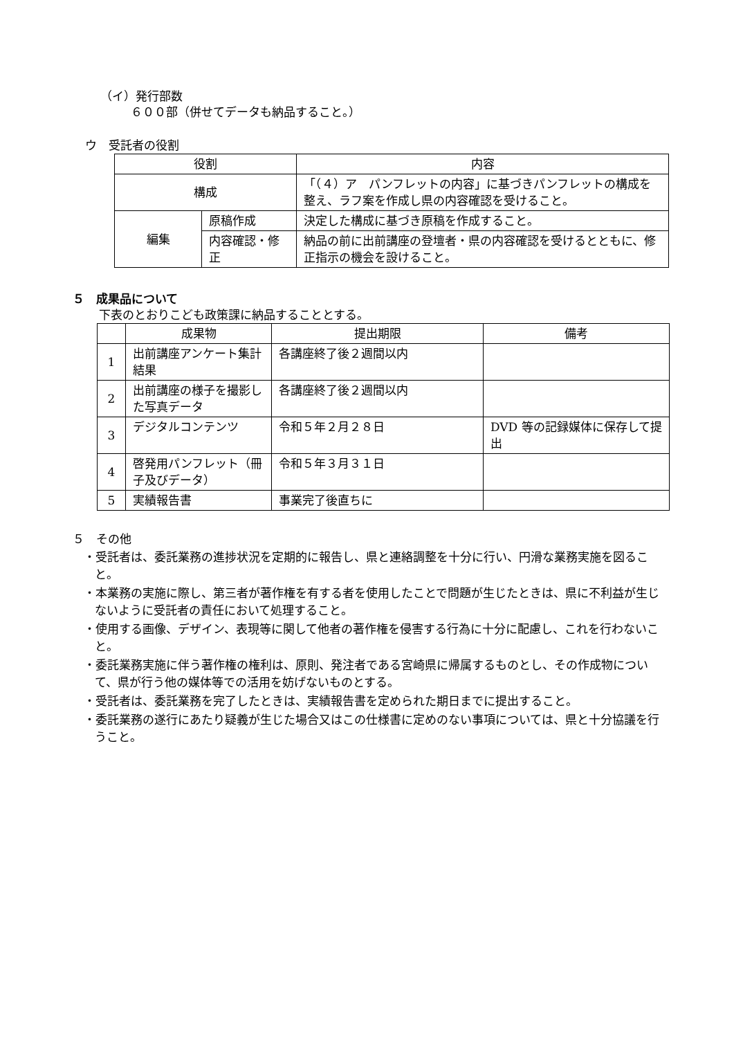（イ）発行部数
６００部（併せてデータも納品すること。）
ウ　受託者の役割
| 役割 | | 内容 |
| --- | --- | --- |
| 構成 | | 「（４）ア パンフレットの内容」に基づきパンフレットの構成を整え、ラフ案を作成し県の内容確認を受けること。 |
| 編集 | 原稿作成 | 決定した構成に基づき原稿を作成すること。 |
| | 内容確認・修正 | 納品の前に出前講座の登壇者・県の内容確認を受けるとともに、修正指示の機会を設けること。 |
５　成果品について
下表のとおりこども政策課に納品することとする。
| | 成果物 | 提出期限 | 備考 |
| --- | --- | --- | --- |
| 1 | 出前講座アンケート集計結果 | 各講座終了後２週間以内 | |
| 2 | 出前講座の様子を撮影した写真データ | 各講座終了後２週間以内 | |
| 3 | デジタルコンテンツ | 令和５年２月２８日 | DVD 等の記録媒体に保存して提出 |
| 4 | 啓発用パンフレット（冊子及びデータ） | 令和５年３月３１日 | |
| 5 | 実績報告書 | 事業完了後直ちに | |
５　その他
・受託者は、委託業務の進捗状況を定期的に報告し、県と連絡調整を十分に行い、円滑な業務実施を図ること。
・本業務の実施に際し、第三者が著作権を有する者を使用したことで問題が生じたときは、県に不利益が生じないように受託者の責任において処理すること。
・使用する画像、デザイン、表現等に関して他者の著作権を侵害する行為に十分に配慮し、これを行わないこと。
・委託業務実施に伴う著作権の権利は、原則、発注者である宮崎県に帰属するものとし、その作成物について、県が行う他の媒体等での活用を妨げないものとする。
・受託者は、委託業務を完了したときは、実績報告書を定められた期日までに提出すること。
・委託業務の遂行にあたり疑義が生じた場合又はこの仕様書に定めのない事項については、県と十分協議を行うこと。